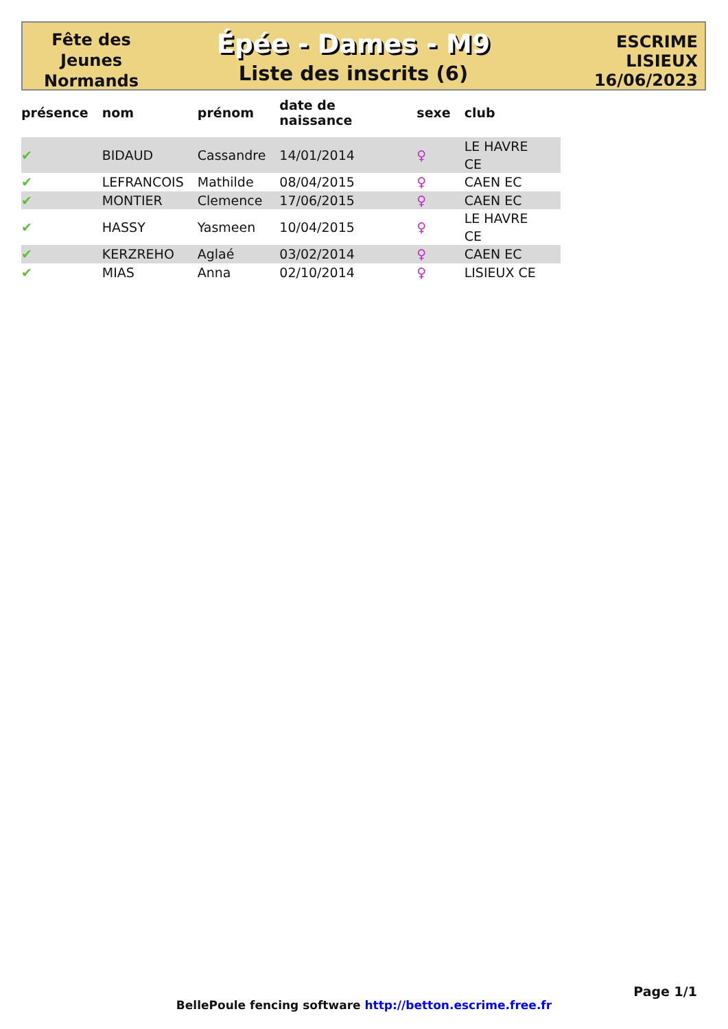Fête des
Jeunes
Normands
Épée - Dames - M9
Liste des inscrits (6)
ESCRIME
LISIEUX
16/06/2023
| présence | nom | prénom | date de naissance | sexe | club |
| --- | --- | --- | --- | --- | --- |
| ✔ | BIDAUD | Cassandre | 14/01/2014 | ♀ | LE HAVRE CE |
| ✔ | LEFRANCOIS | Mathilde | 08/04/2015 | ♀ | CAEN EC |
| ✔ | MONTIER | Clemence | 17/06/2015 | ♀ | CAEN EC |
| ✔ | HASSY | Yasmeen | 10/04/2015 | ♀ | LE HAVRE CE |
| ✔ | KERZREHO | Aglaé | 03/02/2014 | ♀ | CAEN EC |
| ✔ | MIAS | Anna | 02/10/2014 | ♀ | LISIEUX CE |
Page 1/1
BellePoule fencing software http://betton.escrime.free.fr